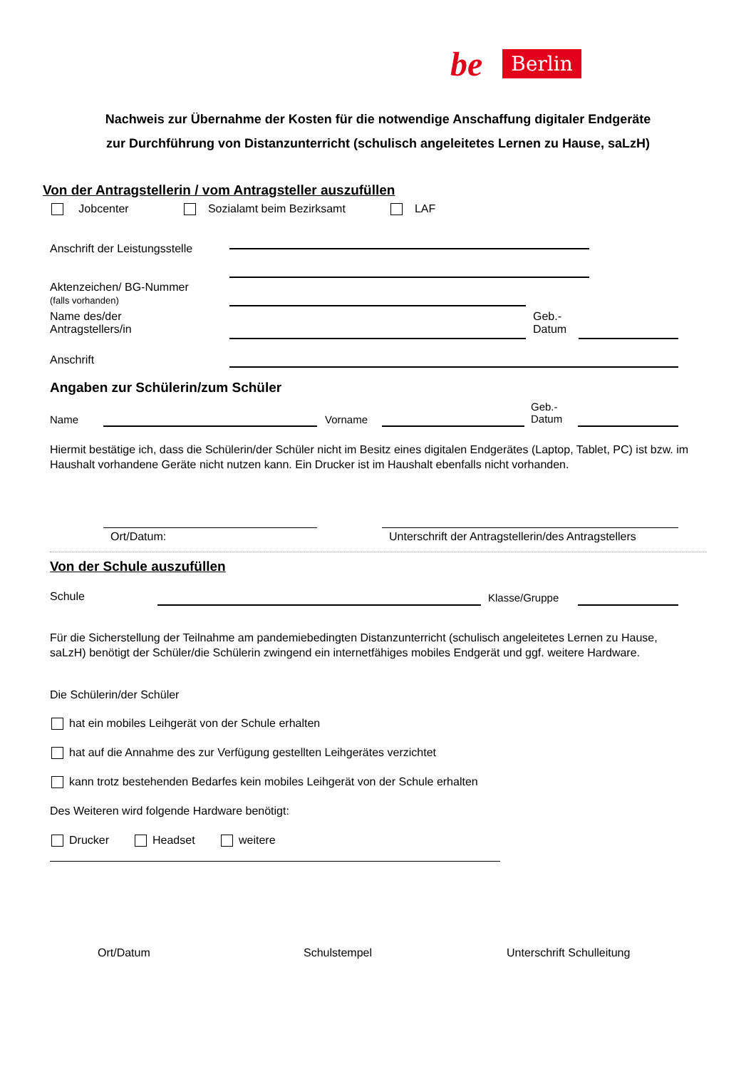be Berlin
Nachweis zur Übernahme der Kosten für die notwendige Anschaffung digitaler Endgeräte
zur Durchführung von Distanzunterricht (schulisch angeleitetes Lernen zu Hause, saLzH)
Von der Antragstellerin / vom Antragsteller auszufüllen
Jobcenter Sozialamt beim Bezirksamt LAF
Anschrift der Leistungsstelle
Aktenzeichen/ BG-Nummer
(falls vorhanden)
Name des/der
Antragstellers/in
Geb.-
Datum
Anschrift
Angaben zur Schülerin/zum Schüler
Name Vorname
Geb.-
Datum
Hiermit bestätige ich, dass die Schülerin/der Schüler nicht im Besitz eines digitalen Endgerätes (Laptop, Tablet, PC) ist bzw. im Haushalt vorhandene Geräte nicht nutzen kann. Ein Drucker ist im Haushalt ebenfalls nicht vorhanden.
Ort/Datum:
Unterschrift der Antragstellerin/des Antragstellers
Von der Schule auszufüllen
Schule Klasse/Gruppe
Für die Sicherstellung der Teilnahme am pandemiebedingten Distanzunterricht (schulisch angeleitetes Lernen zu Hause, saLzH) benötigt der Schüler/die Schülerin zwingend ein internetfähiges mobiles Endgerät und ggf. weitere Hardware.
Die Schülerin/der Schüler
hat ein mobiles Leihgerät von der Schule erhalten
hat auf die Annahme des zur Verfügung gestellten Leihgerätes verzichtet
kann trotz bestehenden Bedarfes kein mobiles Leihgerät von der Schule erhalten
Des Weiteren wird folgende Hardware benötigt:
Drucker Headset weitere
Ort/Datum Schulstempel Unterschrift Schulleitung